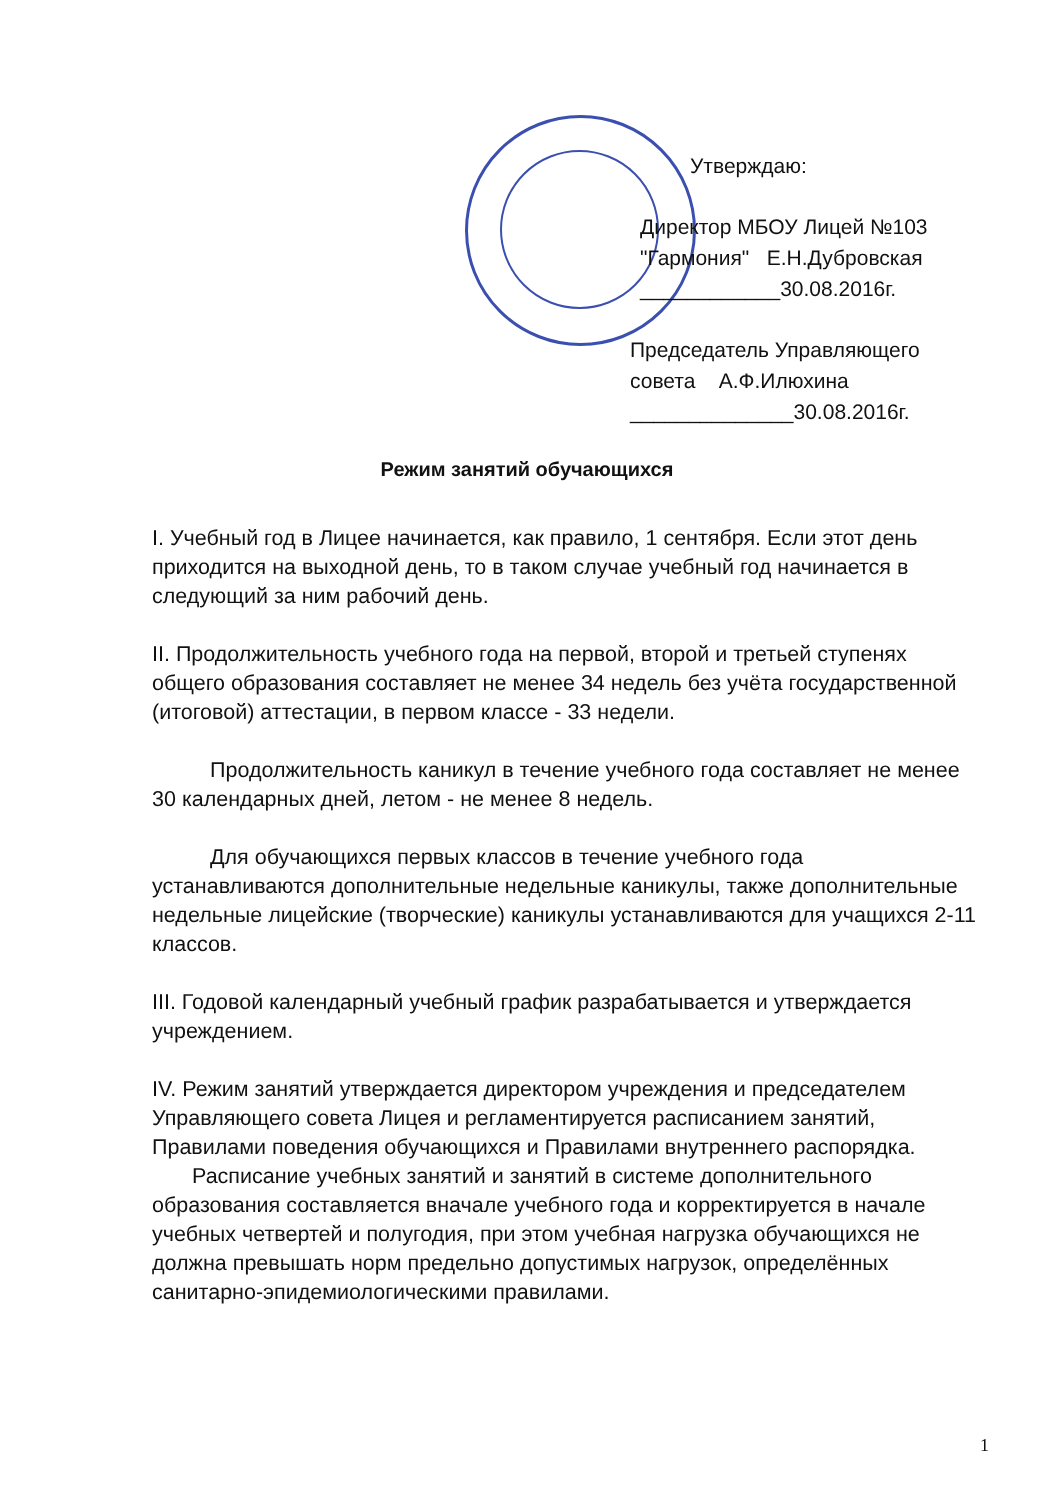Утверждаю:
Директор МБОУ Лицей №103
"Гармония" Е.Н.Дубровская
____________30.08.2016г.
Председатель Управляющего
совета А.Ф.Илюхина
______________30.08.2016г.
Режим занятий обучающихся
I. Учебный год в Лицее начинается, как правило, 1 сентября. Если этот день приходится на выходной день, то в таком случае учебный год начинается в следующий за ним рабочий день.
II. Продолжительность учебного года на первой, второй и третьей ступенях общего образования составляет не менее 34 недель без учёта государственной (итоговой) аттестации, в первом классе - 33 недели.
Продолжительность каникул в течение учебного года составляет не менее 30 календарных дней, летом - не менее 8 недель.
Для обучающихся первых классов в течение учебного года устанавливаются дополнительные недельные каникулы, также дополнительные недельные лицейские (творческие) каникулы устанавливаются для учащихся 2-11 классов.
III. Годовой календарный учебный график разрабатывается и утверждается учреждением.
IV. Режим занятий утверждается директором учреждения и председателем Управляющего совета Лицея и регламентируется расписанием занятий, Правилами поведения обучающихся и Правилами внутреннего распорядка.
Расписание учебных занятий и занятий в системе дополнительного образования составляется вначале учебного года и корректируется в начале учебных четвертей и полугодия, при этом учебная нагрузка обучающихся не должна превышать норм предельно допустимых нагрузок, определённых санитарно-эпидемиологическими правилами.
1